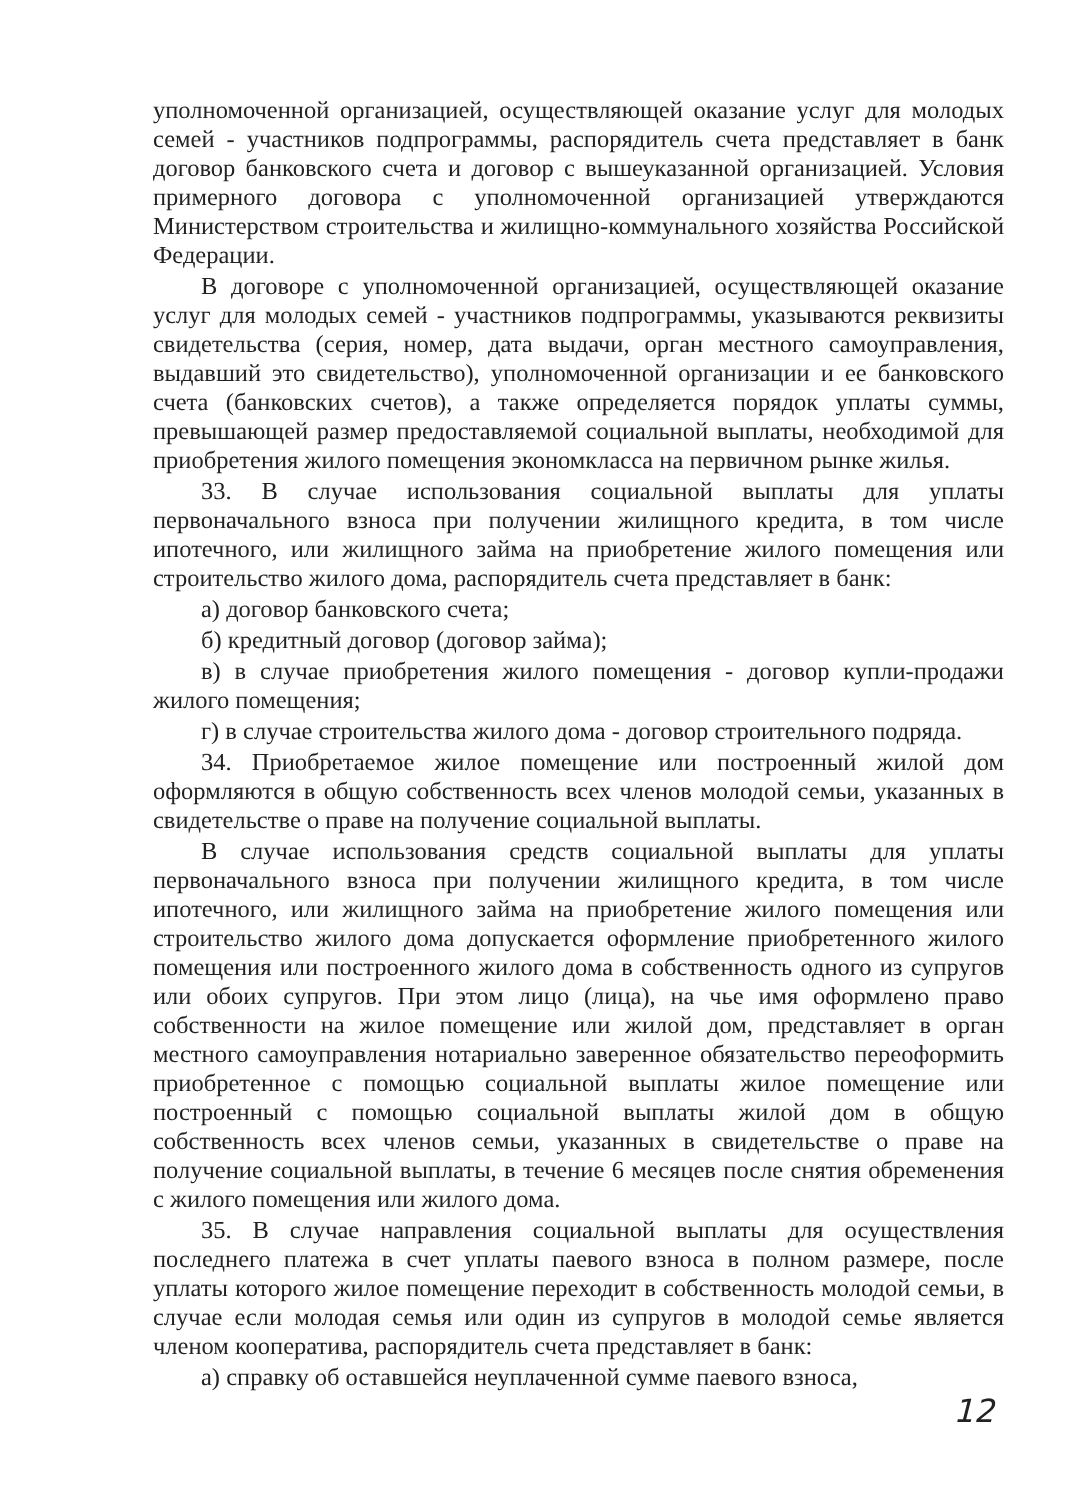уполномоченной организацией, осуществляющей оказание услуг для молодых семей - участников подпрограммы, распорядитель счета представляет в банк договор банковского счета и договор с вышеуказанной организацией. Условия примерного договора с уполномоченной организацией утверждаются Министерством строительства и жилищно-коммунального хозяйства Российской Федерации.
В договоре с уполномоченной организацией, осуществляющей оказание услуг для молодых семей - участников подпрограммы, указываются реквизиты свидетельства (серия, номер, дата выдачи, орган местного самоуправления, выдавший это свидетельство), уполномоченной организации и ее банковского счета (банковских счетов), а также определяется порядок уплаты суммы, превышающей размер предоставляемой социальной выплаты, необходимой для приобретения жилого помещения экономкласса на первичном рынке жилья.
33. В случае использования социальной выплаты для уплаты первоначального взноса при получении жилищного кредита, в том числе ипотечного, или жилищного займа на приобретение жилого помещения или строительство жилого дома, распорядитель счета представляет в банк:
а) договор банковского счета;
б) кредитный договор (договор займа);
в) в случае приобретения жилого помещения - договор купли-продажи жилого помещения;
г) в случае строительства жилого дома - договор строительного подряда.
34. Приобретаемое жилое помещение или построенный жилой дом оформляются в общую собственность всех членов молодой семьи, указанных в свидетельстве о праве на получение социальной выплаты.
В случае использования средств социальной выплаты для уплаты первоначального взноса при получении жилищного кредита, в том числе ипотечного, или жилищного займа на приобретение жилого помещения или строительство жилого дома допускается оформление приобретенного жилого помещения или построенного жилого дома в собственность одного из супругов или обоих супругов. При этом лицо (лица), на чье имя оформлено право собственности на жилое помещение или жилой дом, представляет в орган местного самоуправления нотариально заверенное обязательство переоформить приобретенное с помощью социальной выплаты жилое помещение или построенный с помощью социальной выплаты жилой дом в общую собственность всех членов семьи, указанных в свидетельстве о праве на получение социальной выплаты, в течение 6 месяцев после снятия обременения с жилого помещения или жилого дома.
35. В случае направления социальной выплаты для осуществления последнего платежа в счет уплаты паевого взноса в полном размере, после уплаты которого жилое помещение переходит в собственность молодой семьи, в случае если молодая семья или один из супругов в молодой семье является членом кооператива, распорядитель счета представляет в банк:
а) справку об оставшейся неуплаченной сумме паевого взноса,
12